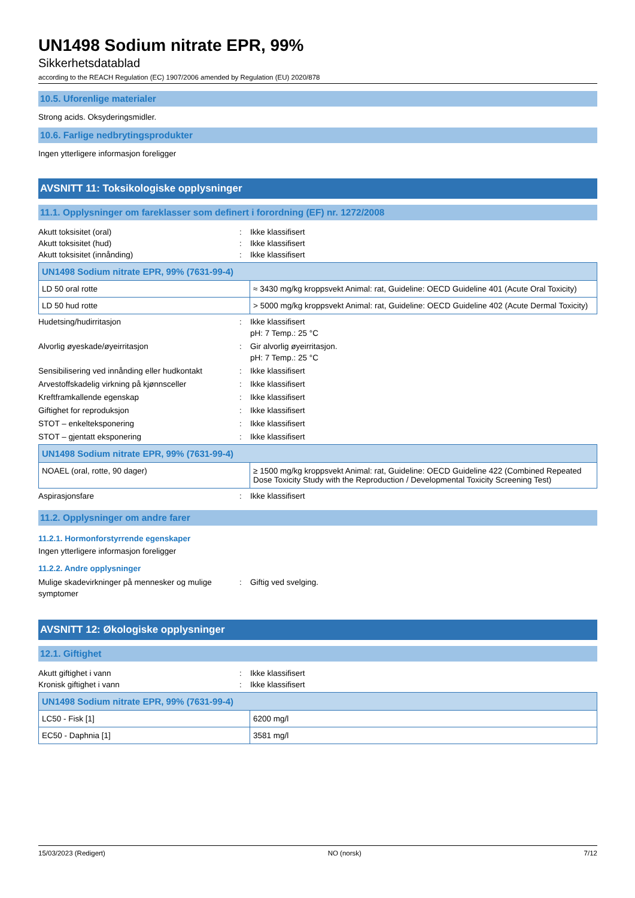UN1498 Sodium nitrate EPR, 99%
Sikkerhetsdatablad
according to the REACH Regulation (EC) 1907/2006 amended by Regulation (EU) 2020/878
10.5. Uforenlige materialer
Strong acids. Oksyderingsmidler.
10.6. Farlige nedbrytingsprodukter
Ingen ytterligere informasjon foreligger
AVSNITT 11: Toksikologiske opplysninger
11.1. Opplysninger om fareklasser som definert i forordning (EF) nr. 1272/2008
Akutt toksisitet (oral): Ikke klassifisert
Akutt toksisitet (hud): Ikke klassifisert
Akutt toksisitet (innånding): Ikke klassifisert
| UN1498 Sodium nitrate EPR, 99% (7631-99-4) | |
| --- | --- |
| LD 50 oral rotte | ≈ 3430 mg/kg kroppsvekt Animal: rat, Guideline: OECD Guideline 401 (Acute Oral Toxicity) |
| LD 50 hud rotte | > 5000 mg/kg kroppsvekt Animal: rat, Guideline: OECD Guideline 402 (Acute Dermal Toxicity) |
Hudetsing/hudirritasjon: Ikke klassifisert
pH: 7 Temp.: 25 °C
Alvorlig øyeskade/øyeirritasjon: Gir alvorlig øyeirritasjon.
pH: 7 Temp.: 25 °C
Sensibilisering ved innånding eller hudkontakt: Ikke klassifisert
Arvestoffskadelig virkning på kjønnsceller: Ikke klassifisert
Kreftframkallende egenskap: Ikke klassifisert
Giftighet for reproduksjon: Ikke klassifisert
STOT – enkelteksponering: Ikke klassifisert
STOT – gjentatt eksponering: Ikke klassifisert
| UN1498 Sodium nitrate EPR, 99% (7631-99-4) | |
| --- | --- |
| NOAEL (oral, rotte, 90 dager) | ≥ 1500 mg/kg kroppsvekt Animal: rat, Guideline: OECD Guideline 422 (Combined Repeated Dose Toxicity Study with the Reproduction / Developmental Toxicity Screening Test) |
Aspirasjonsfare: Ikke klassifisert
11.2. Opplysninger om andre farer
11.2.1. Hormonforstyrrende egenskaper
Ingen ytterligere informasjon foreligger
11.2.2. Andre opplysninger
Mulige skadevirkninger på mennesker og mulige symptomer: Giftig ved svelging.
AVSNITT 12: Økologiske opplysninger
12.1. Giftighet
Akutt giftighet i vann: Ikke klassifisert
Kronisk giftighet i vann: Ikke klassifisert
| UN1498 Sodium nitrate EPR, 99% (7631-99-4) | |
| --- | --- |
| LC50 - Fisk [1] | 6200 mg/l |
| EC50 - Daphnia [1] | 3581 mg/l |
15/03/2023 (Redigert) NO (norsk) 7/12